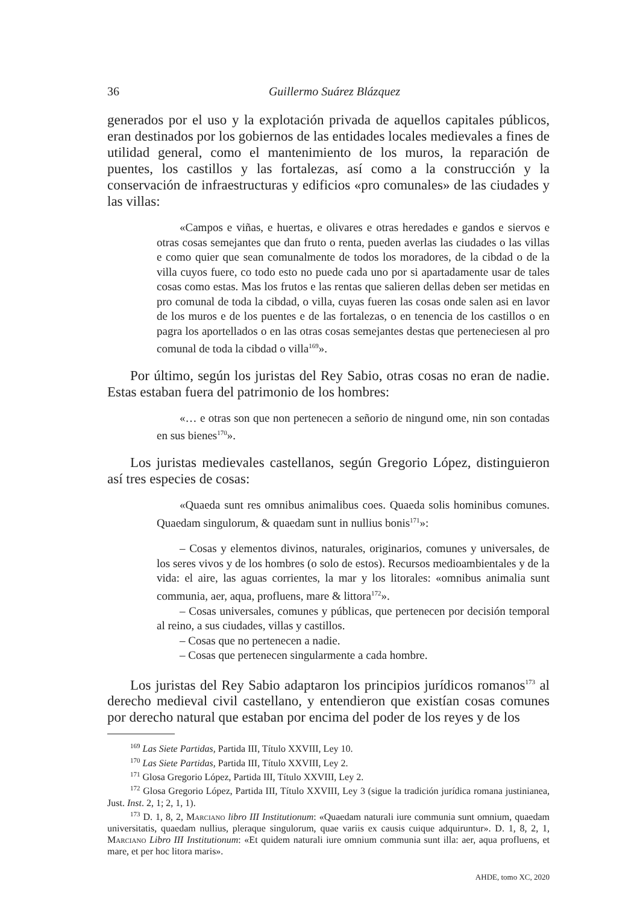36 Guillermo Suárez Blázquez
generados por el uso y la explotación privada de aquellos capitales públicos, eran destinados por los gobiernos de las entidades locales medievales a fines de utilidad general, como el mantenimiento de los muros, la reparación de puentes, los castillos y las fortalezas, así como a la construcción y la conservación de infraestructuras y edificios «pro comunales» de las ciudades y las villas:
«Campos e viñas, e huertas, e olivares e otras heredades e gandos e siervos e otras cosas semejantes que dan fruto o renta, pueden averlas las ciudades o las villas e como quier que sean comunalmente de todos los moradores, de la cibdad o de la villa cuyos fuere, co todo esto no puede cada uno por si apartadamente usar de tales cosas como estas. Mas los frutos e las rentas que salieren dellas deben ser metidas en pro comunal de toda la cibdad, o villa, cuyas fueren las cosas onde salen asi en lavor de los muros e de los puentes e de las fortalezas, o en tenencia de los castillos o en pagra los aportellados o en las otras cosas semejantes destas que perteneciesen al pro comunal de toda la cibdad o villa<sup>169</sup>».
Por último, según los juristas del Rey Sabio, otras cosas no eran de nadie. Estas estaban fuera del patrimonio de los hombres:
«… e otras son que non pertenecen a señorio de ningund ome, nin son contadas en sus bienes<sup>170</sup>».
Los juristas medievales castellanos, según Gregorio López, distinguieron así tres especies de cosas:
«Quaeda sunt res omnibus animalibus coes. Quaeda solis hominibus comunes. Quaedam singulorum, & quaedam sunt in nullius bonis<sup>171</sup>»:
– Cosas y elementos divinos, naturales, originarios, comunes y universales, de los seres vivos y de los hombres (o solo de estos). Recursos medioambientales y de la vida: el aire, las aguas corrientes, la mar y los litorales: «omnibus animalia sunt communia, aer, aqua, profluens, mare & littora<sup>172</sup>».
– Cosas universales, comunes y públicas, que pertenecen por decisión temporal al reino, a sus ciudades, villas y castillos.
– Cosas que no pertenecen a nadie.
– Cosas que pertenecen singularmente a cada hombre.
Los juristas del Rey Sabio adaptaron los principios jurídicos romanos<sup>173</sup> al derecho medieval civil castellano, y entendieron que existían cosas comunes por derecho natural que estaban por encima del poder de los reyes y de los
<sup>169</sup> Las Siete Partidas, Partida III, Título XXVIII, Ley 10.
<sup>170</sup> Las Siete Partidas, Partida III, Título XXVIII, Ley 2.
<sup>171</sup> Glosa Gregorio López, Partida III, Título XXVIII, Ley 2.
<sup>172</sup> Glosa Gregorio López, Partida III, Título XXVIII, Ley 3 (sigue la tradición jurídica romana justinianea, Just. Inst. 2, 1; 2, 1, 1).
<sup>173</sup> D. 1, 8, 2, Marciano libro III Institutionum: «Quaedam naturali iure communia sunt omnium, quaedam universitatis, quaedam nullius, pleraque singulorum, quae variis ex causis cuique adquiruntur». D. 1, 8, 2, 1, Marciano Libro III Institutionum: «Et quidem naturali iure omnium communia sunt illa: aer, aqua profluens, et mare, et per hoc litora maris».
AHDE, tomo XC, 2020